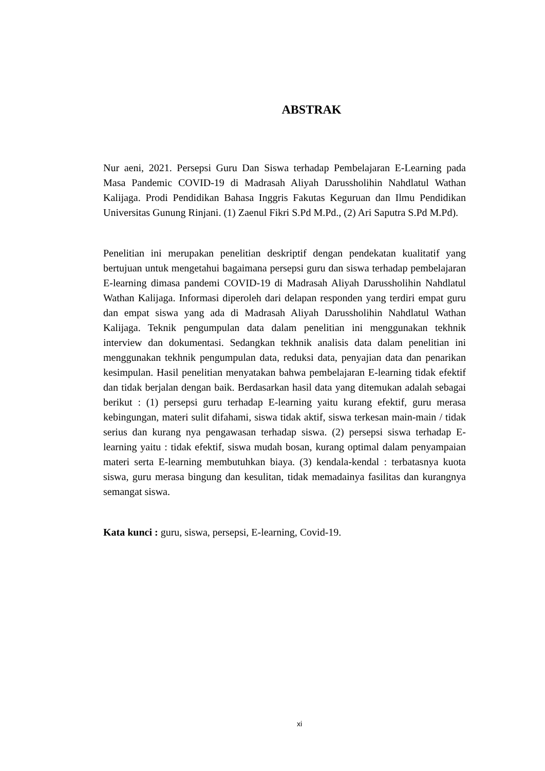ABSTRAK
Nur aeni, 2021. Persepsi Guru Dan Siswa terhadap Pembelajaran E-Learning pada Masa Pandemic COVID-19 di Madrasah Aliyah Darussholihin Nahdlatul Wathan Kalijaga. Prodi Pendidikan Bahasa Inggris Fakutas Keguruan dan Ilmu Pendidikan Universitas Gunung Rinjani. (1) Zaenul Fikri S.Pd M.Pd., (2) Ari Saputra S.Pd M.Pd).
Penelitian ini merupakan penelitian deskriptif dengan pendekatan kualitatif yang bertujuan untuk mengetahui bagaimana persepsi guru dan siswa terhadap pembelajaran E-learning dimasa pandemi COVID-19 di Madrasah Aliyah Darussholihin Nahdlatul Wathan Kalijaga. Informasi diperoleh dari delapan responden yang terdiri empat guru dan empat siswa yang ada di Madrasah Aliyah Darussholihin Nahdlatul Wathan Kalijaga. Teknik pengumpulan data dalam penelitian ini menggunakan tekhnik interview dan dokumentasi. Sedangkan tekhnik analisis data dalam penelitian ini menggunakan tekhnik pengumpulan data, reduksi data, penyajian data dan penarikan kesimpulan. Hasil penelitian menyatakan bahwa pembelajaran E-learning tidak efektif dan tidak berjalan dengan baik. Berdasarkan hasil data yang ditemukan adalah sebagai berikut : (1) persepsi guru terhadap E-learning yaitu kurang efektif, guru merasa kebingungan, materi sulit difahami, siswa tidak aktif, siswa terkesan main-main / tidak serius dan kurang nya pengawasan terhadap siswa. (2) persepsi siswa terhadap E-learning yaitu : tidak efektif, siswa mudah bosan, kurang optimal dalam penyampaian materi serta E-learning membutuhkan biaya. (3) kendala-kendal : terbatasnya kuota siswa, guru merasa bingung dan kesulitan, tidak memadainya fasilitas dan kurangnya semangat siswa.
Kata kunci : guru, siswa, persepsi, E-learning, Covid-19.
xi